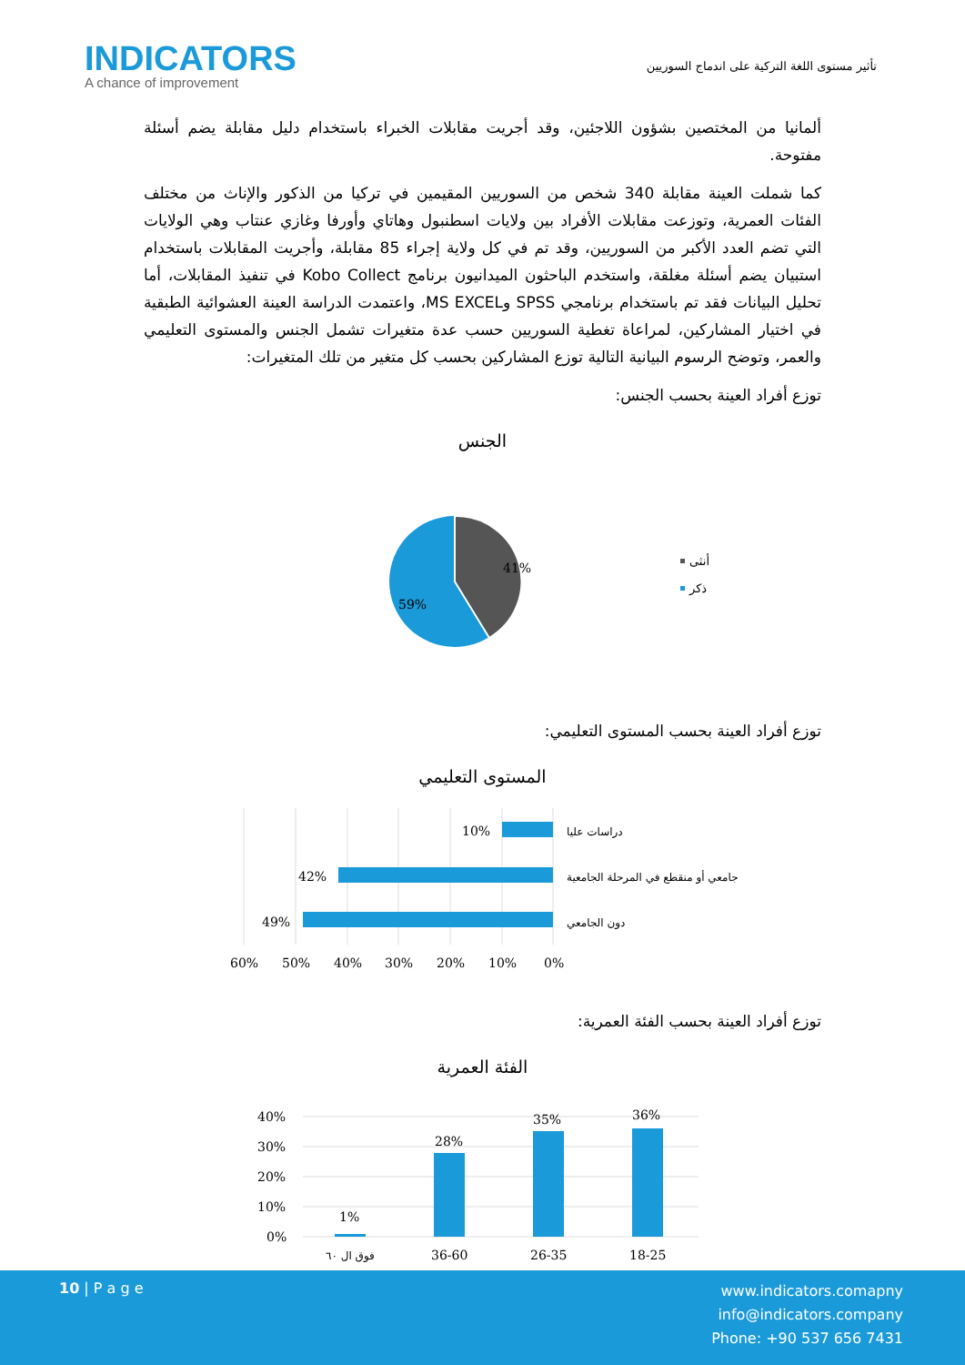INDICATORS
A chance of improvement
تأثير مستوى اللغة التركية على اندماج السوريين
ألمانيا من المختصين بشؤون اللاجئين، وقد أجريت مقابلات الخبراء باستخدام دليل مقابلة يضم أسئلة مفتوحة.
كما شملت العينة مقابلة 340 شخص من السوريين المقيمين في تركيا من الذكور والإناث من مختلف الفئات العمرية، وتوزعت مقابلات الأفراد بين ولايات اسطنبول وهاتاي وأورفا وغازي عنتاب وهي الولايات التي تضم العدد الأكبر من السوريين، وقد تم في كل ولاية إجراء 85 مقابلة، وأجريت المقابلات باستخدام استبيان يضم أسئلة مغلقة، واستخدم الباحثون الميدانيون برنامج Kobo Collect في تنفيذ المقابلات، أما تحليل البيانات فقد تم باستخدام برنامجي SPSS وMS EXCEL، واعتمدت الدراسة العينة العشوائية الطبقية في اختيار المشاركين، لمراعاة تغطية السوريين حسب عدة متغيرات تشمل الجنس والمستوى التعليمي والعمر، وتوضح الرسوم البيانية التالية توزع المشاركين بحسب كل متغير من تلك المتغيرات:
توزع أفراد العينة بحسب الجنس:
الجنس
41%
59%
أنثى
ذكر
توزع أفراد العينة بحسب المستوى التعليمي:
المستوى التعليمي
10%
42%
49%
دراسات عليا
جامعي أو منقطع في المرحلة الجامعية
دون الجامعي
60%
50%
40%
30%
20%
10%
0%
توزع أفراد العينة بحسب الفئة العمرية:
الفئة العمرية
40%
30%
20%
10%
0%
1%
28%
35%
36%
فوق ال ٦٠
36-60
26-35
18-25
10 | P a g e
www.indicators.comapny
info@indicators.company
Phone: +90 537 656 7431